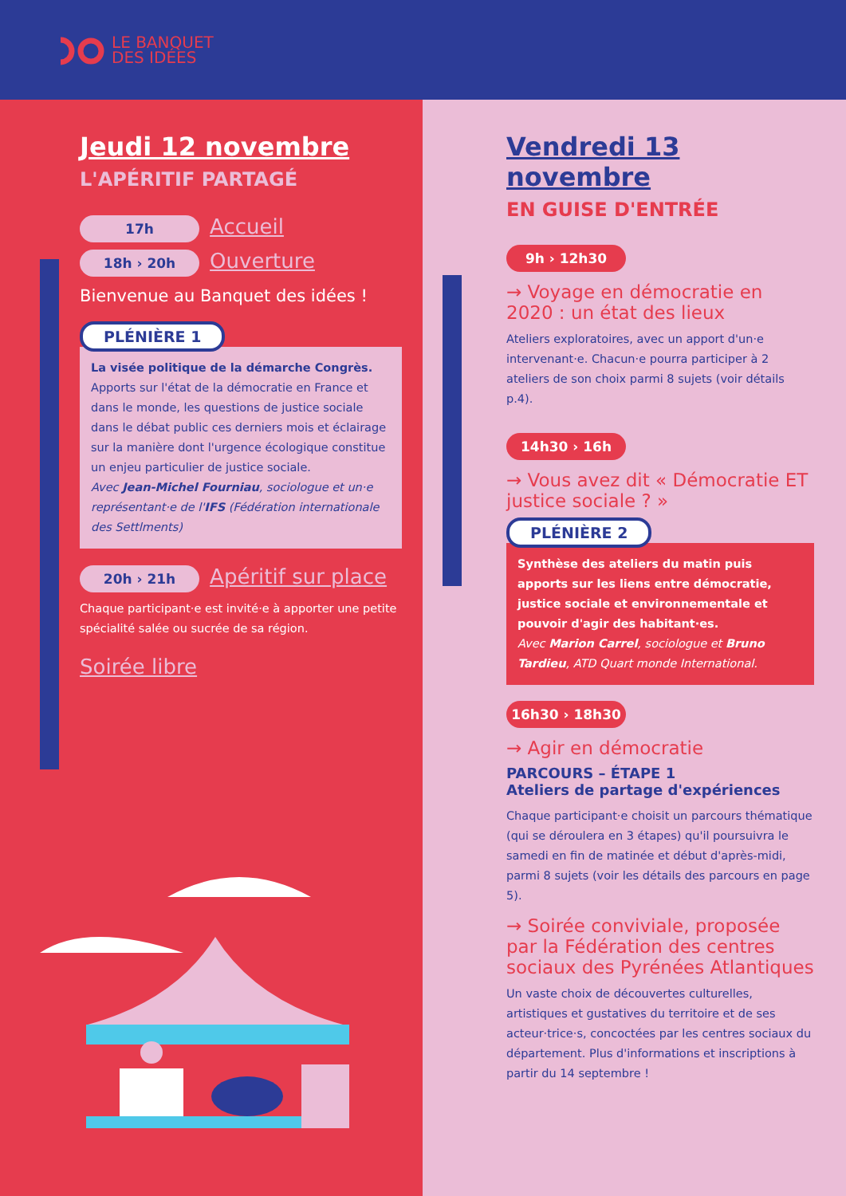LE BANQUET
DES IDÉES
Jeudi 12 novembre
L'APÉRITIF PARTAGÉ
17h Accueil
18h › 20h Ouverture
Bienvenue au Banquet des idées !
PLÉNIÈRE 1
La visée politique de la démarche Congrès.
Apports sur l'état de la démocratie en France et dans le monde, les questions de justice sociale dans le débat public ces derniers mois et éclairage sur la manière dont l'urgence écologique constitue un enjeu particulier de justice sociale.
Avec Jean-Michel Fourniau, sociologue et un·e représentant·e de l'IFS (Fédération internationale des Settlments)
20h › 21h Apéritif sur place
Chaque participant·e est invité·e à apporter une petite spécialité salée ou sucrée de sa région.
Soirée libre
Vendredi 13 novembre
EN GUISE D'ENTRÉE
9h › 12h30
→ Voyage en démocratie en 2020 : un état des lieux
Ateliers exploratoires, avec un apport d'un·e intervenant·e. Chacun·e pourra participer à 2 ateliers de son choix parmi 8 sujets (voir détails p.4).
14h30 › 16h
→ Vous avez dit « Démocratie ET justice sociale ? »
PLÉNIÈRE 2
Synthèse des ateliers du matin puis apports sur les liens entre démocratie, justice sociale et environnementale et pouvoir d'agir des habitant·es.
Avec Marion Carrel, sociologue et Bruno Tardieu, ATD Quart monde International.
16h30 › 18h30
→ Agir en démocratie
PARCOURS – ÉTAPE 1
Ateliers de partage d'expériences
Chaque participant·e choisit un parcours thématique (qui se déroulera en 3 étapes) qu'il poursuivra le samedi en fin de matinée et début d'après-midi, parmi 8 sujets (voir les détails des parcours en page 5).
→ Soirée conviviale, proposée par la Fédération des centres sociaux des Pyrénées Atlantiques
Un vaste choix de découvertes culturelles, artistiques et gustatives du territoire et de ses acteur·trice·s, concoctées par les centres sociaux du département. Plus d'informations et inscriptions à partir du 14 septembre !